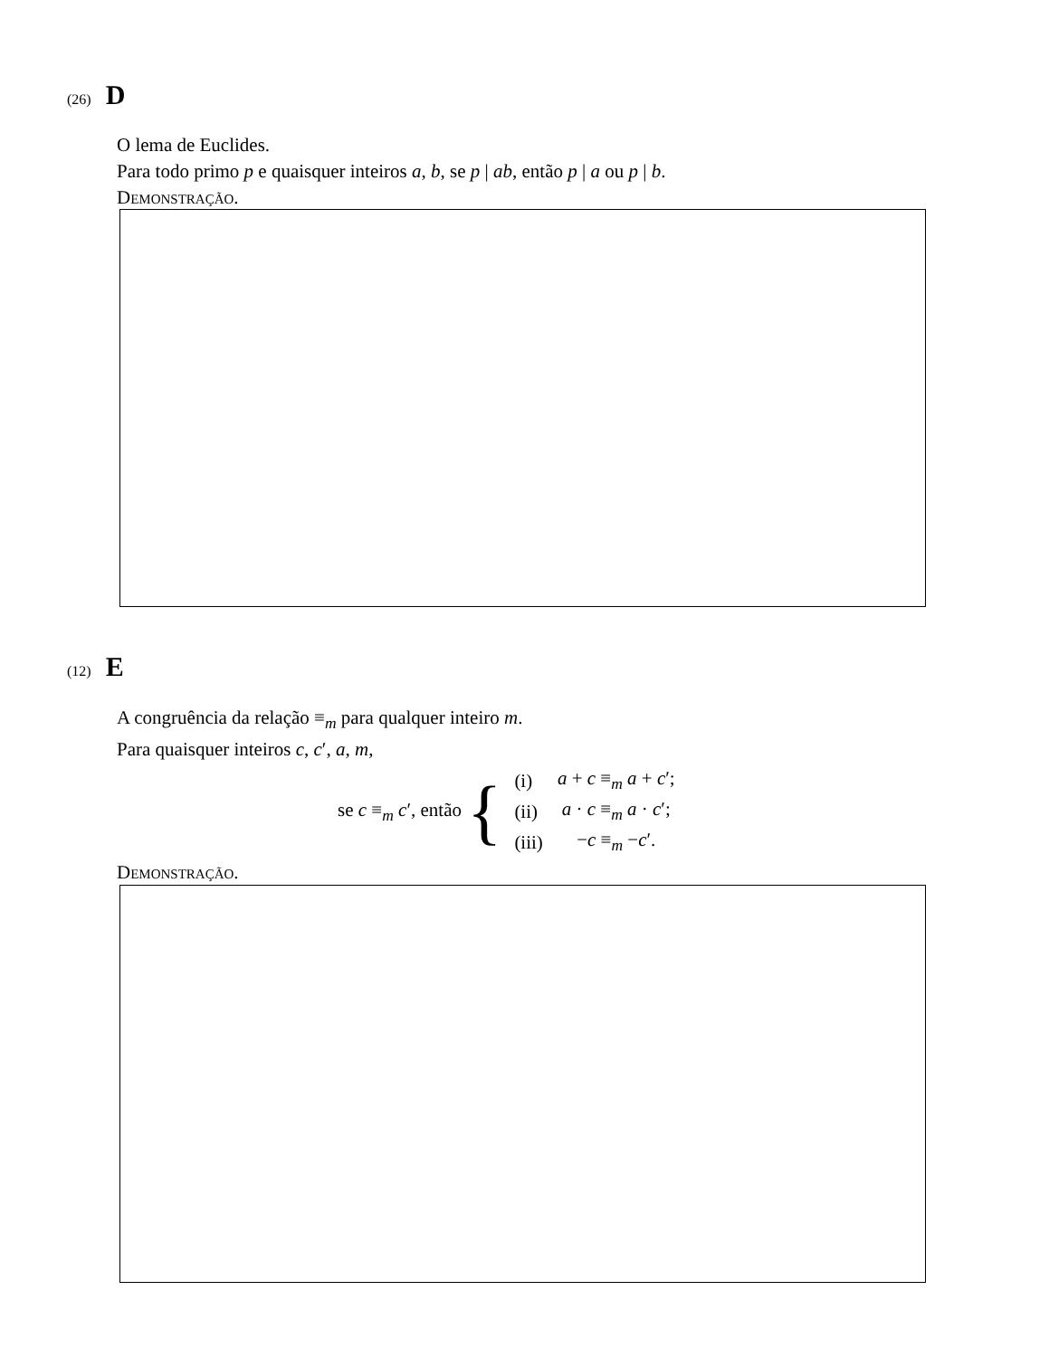(26) D
O lema de Euclides.
Para todo primo p e quaisquer inteiros a, b, se p | ab, então p | a ou p | b.
Demonstração.
(12) E
A congruência da relação ≡<sub>m</sub> para qualquer inteiro m.
Para quaisquer inteiros c, c′, a, m,
se c ≡<sub>m</sub> c′, então {
| (i) | a + c ≡<sub>m</sub> a + c ′; |
| (ii) | a · c ≡<sub>m</sub> a · c ′; |
| (iii) | − c ≡<sub>m</sub> − c ′. |
Demonstração.